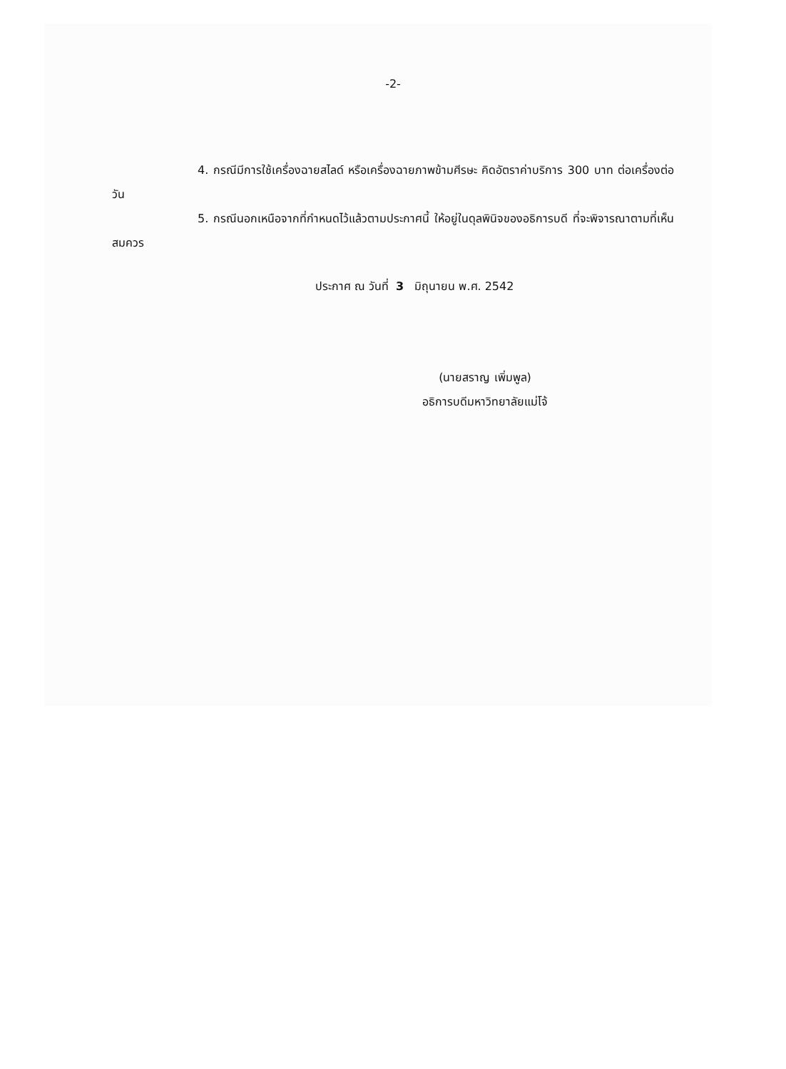-2-
4. กรณีมีการใช้เครื่องฉายสไลด์ หรือเครื่องฉายภาพข้ามศีรษะ คิดอัตราค่าบริการ 300 บาท ต่อเครื่องต่อวัน
5. กรณีนอกเหนือจากที่กำหนดไว้แล้วตามประกาศนี้ ให้อยู่ในดุลพินิจของอธิการบดี ที่จะพิจารณาตามที่เห็นสมควร
ประกาศ ณ วันที่ 3 มิถุนายน พ.ศ. 2542
(นายสราญ เพิ่มพูล)
อธิการบดีมหาวิทยาลัยแม่โจ้